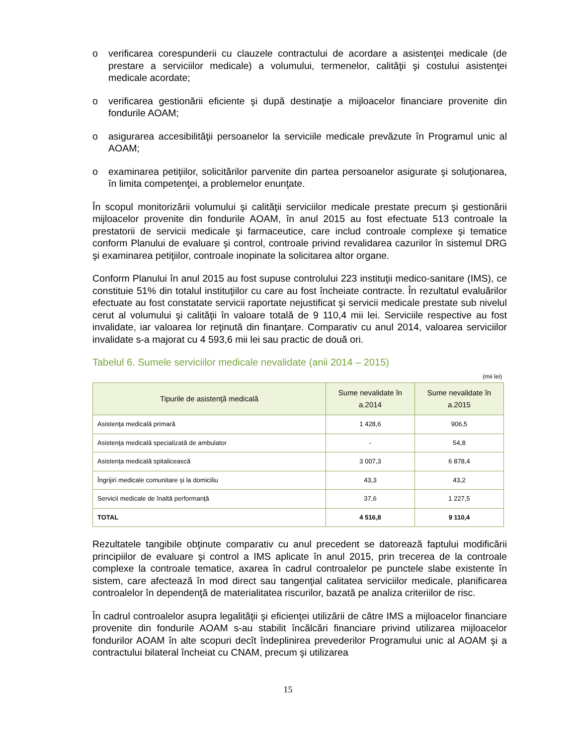o verificarea corespunderii cu clauzele contractului de acordare a asistenţei medicale (de prestare a serviciilor medicale) a volumului, termenelor, calităţii şi costului asistenţei medicale acordate;
o verificarea gestionării eficiente şi după destinaţie a mijloacelor financiare provenite din fondurile AOAM;
o asigurarea accesibilităţii persoanelor la serviciile medicale prevăzute în Programul unic al AOAM;
o examinarea petiţiilor, solicitărilor parvenite din partea persoanelor asigurate şi soluţionarea, în limita competenţei, a problemelor enunţate.
În scopul monitorizării volumului şi calităţii serviciilor medicale prestate precum şi gestionării mijloacelor provenite din fondurile AOAM, în anul 2015 au fost efectuate 513 controale la prestatorii de servicii medicale şi farmaceutice, care includ controale complexe şi tematice conform Planului de evaluare şi control, controale privind revalidarea cazurilor în sistemul DRG şi examinarea petiţiilor, controale inopinate la solicitarea altor organe.
Conform Planului în anul 2015 au fost supuse controlului 223 instituţii medico-sanitare (IMS), ce constituie 51% din totalul instituţiilor cu care au fost încheiate contracte. În rezultatul evaluărilor efectuate au fost constatate servicii raportate nejustificat şi servicii medicale prestate sub nivelul cerut al volumului şi calităţii în valoare totală de 9 110,4 mii lei. Serviciile respective au fost invalidate, iar valoarea lor reţinută din finanţare. Comparativ cu anul 2014, valoarea serviciilor invalidate s-a majorat cu 4 593,6 mii lei sau practic de două ori.
Tabelul 6. Sumele serviciilor medicale nevalidate (anii 2014 – 2015)
(mii lei)
| Tipurile de asistenţă medicală | Sume nevalidate în a.2014 | Sume nevalidate în a.2015 |
| --- | --- | --- |
| Asistenţa medicală primară | 1 428,6 | 906,5 |
| Asistenţa medicală specializată de ambulator | - | 54,8 |
| Asistenţa medicală spitalicească | 3 007,3 | 6 878,4 |
| Îngrijiri medicale comunitare şi la domiciliu | 43,3 | 43,2 |
| Servicii medicale de înaltă performanţă | 37,6 | 1 227,5 |
| TOTAL | 4 516,8 | 9 110,4 |
Rezultatele tangibile obţinute comparativ cu anul precedent se datorează faptului modificării principiilor de evaluare şi control a IMS aplicate în anul 2015, prin trecerea de la controale complexe la controale tematice, axarea în cadrul controalelor pe punctele slabe existente în sistem, care afectează în mod direct sau tangenţial calitatea serviciilor medicale, planificarea controalelor în dependenţă de materialitatea riscurilor, bazată pe analiza criteriilor de risc.
În cadrul controalelor asupra legalităţii şi eficienţei utilizării de către IMS a mijloacelor financiare provenite din fondurile AOAM s-au stabilit încălcări financiare privind utilizarea mijloacelor fondurilor AOAM în alte scopuri decît îndeplinirea prevederilor Programului unic al AOAM şi a contractului bilateral încheiat cu CNAM, precum şi utilizarea
15